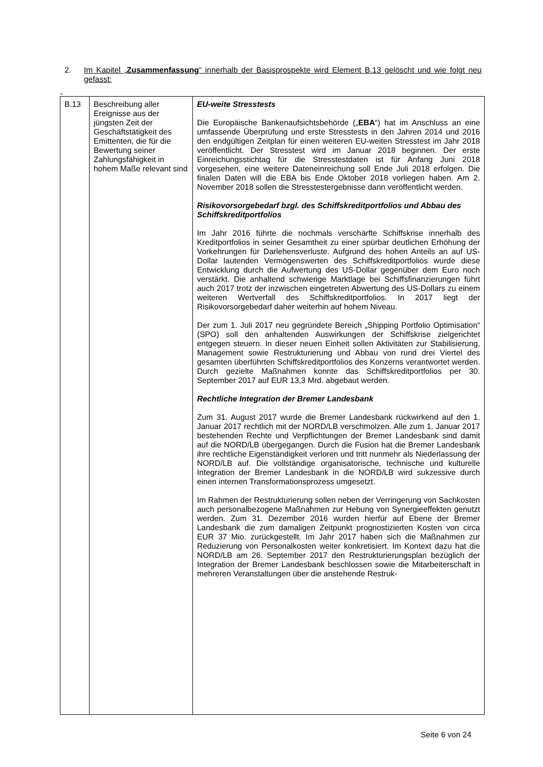2. Im Kapitel „Zusammenfassung“ innerhalb der Basisprospekte wird Element B.13 gelöscht und wie folgt neu gefasst:
„
| B.13 | Beschreibung aller Ereignisse aus der jüngsten Zeit der Geschäftstätigkeit des Emittenten, die für die Bewertung seiner Zahlungsfähigkeit in hohem Maße relevant sind | EU-weite Stresstests Die Europäische Bankenaufsichtsbehörde („ EBA “) hat im Anschluss an eine umfassende Überprüfung und erste Stresstests in den Jahren 2014 und 2016 den endgültigen Zeitplan für einen weiteren EU-weiten Stresstest im Jahr 2018 veröffentlicht. Der Stresstest wird im Januar 2018 beginnen. Der erste Einreichungsstichtag für die Stresstestdaten ist für Anfang Juni 2018 vorgesehen, eine weitere Dateneinreichung soll Ende Juli 2018 erfolgen. Die finalen Daten will die EBA bis Ende Oktober 2018 vorliegen haben. Am 2. November 2018 sollen die Stresstestergebnisse dann veröffentlicht werden. Risikovorsorgebedarf bzgl. des Schiffskreditportfolios und Abbau des Schiffskreditportfolios Im Jahr 2016 führte die nochmals verschärfte Schiffskrise innerhalb des Kreditportfolios in seiner Gesamtheit zu einer spürbar deutlichen Erhöhung der Vorkehrungen für Darlehensverluste. Aufgrund des hohen Anteils an auf US-Dollar lautenden Vermögenswerten des Schiffskreditportfolios wurde diese Entwicklung durch die Aufwertung des US-Dollar gegenüber dem Euro noch verstärkt. Die anhaltend schwierige Marktlage bei Schiffsfinanzierungen führt auch 2017 trotz der inzwischen eingetreten Abwertung des US-Dollars zu einem weiteren Wertverfall des Schiffskreditportfolios. In 2017 liegt der Risikovorsorgebedarf daher weiterhin auf hohem Niveau. Der zum 1. Juli 2017 neu gegründete Bereich „Shipping Portfolio Optimisation“ (SPO) soll den anhaltenden Auswirkungen der Schiffskrise zielgerichtet entgegen steuern. In dieser neuen Einheit sollen Aktivitäten zur Stabilisierung, Management sowie Restrukturierung und Abbau von rund drei Viertel des gesamten überführten Schiffskreditportfolios des Konzerns verantwortet werden. Durch gezielte Maßnahmen konnte das Schiffskreditportfolios per 30. September 2017 auf EUR 13,3 Mrd. abgebaut werden. Rechtliche Integration der Bremer Landesbank Zum 31. August 2017 wurde die Bremer Landesbank rückwirkend auf den 1. Januar 2017 rechtlich mit der NORD/LB verschmolzen. Alle zum 1. Januar 2017 bestehenden Rechte und Verpflichtungen der Bremer Landesbank sind damit auf die NORD/LB übergegangen. Durch die Fusion hat die Bremer Landesbank ihre rechtliche Eigenständigkeit verloren und tritt nunmehr als Niederlassung der NORD/LB auf. Die vollständige organisatorische, technische und kulturelle Integration der Bremer Landesbank in die NORD/LB wird sukzessive durch einen internen Transformationsprozess umgesetzt. Im Rahmen der Restrukturierung sollen neben der Verringerung von Sachkosten auch personalbezogene Maßnahmen zur Hebung von Synergieeffekten genutzt werden. Zum 31. Dezember 2016 wurden hierfür auf Ebene der Bremer Landesbank die zum damaligen Zeitpunkt prognostizierten Kosten von circa EUR 37 Mio. zurückgestellt. Im Jahr 2017 haben sich die Maßnahmen zur Reduzierung von Personalkosten weiter konkretisiert. Im Kontext dazu hat die NORD/LB am 26. September 2017 den Restrukturierungsplan bezüglich der Integration der Bremer Landesbank beschlossen sowie die Mitarbeiterschaft in mehreren Veranstaltungen über die anstehende Restruk- |
Seite 6 von 24